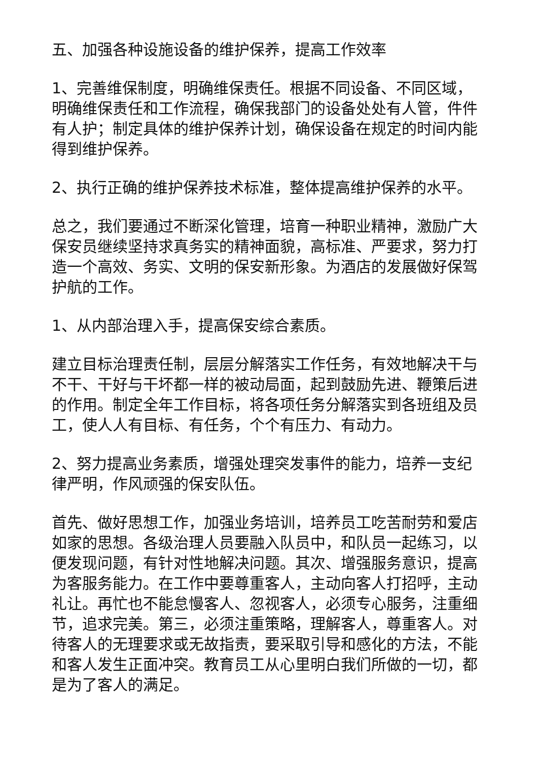五、加强各种设施设备的维护保养，提高工作效率
1、完善维保制度，明确维保责任。根据不同设备、不同区域，明确维保责任和工作流程，确保我部门的设备处处有人管，件件有人护；制定具体的维护保养计划，确保设备在规定的时间内能得到维护保养。
2、执行正确的维护保养技术标准，整体提高维护保养的水平。
总之，我们要通过不断深化管理，培育一种职业精神，激励广大保安员继续坚持求真务实的精神面貌，高标准、严要求，努力打造一个高效、务实、文明的保安新形象。为酒店的发展做好保驾护航的工作。
1、从内部治理入手，提高保安综合素质。
建立目标治理责任制，层层分解落实工作任务，有效地解决干与不干、干好与干坏都一样的被动局面，起到鼓励先进、鞭策后进的作用。制定全年工作目标，将各项任务分解落实到各班组及员工，使人人有目标、有任务，个个有压力、有动力。
2、努力提高业务素质，增强处理突发事件的能力，培养一支纪律严明，作风顽强的保安队伍。
首先、做好思想工作，加强业务培训，培养员工吃苦耐劳和爱店如家的思想。各级治理人员要融入队员中，和队员一起练习，以便发现问题，有针对性地解决问题。其次、增强服务意识，提高为客服务能力。在工作中要尊重客人，主动向客人打招呼，主动礼让。再忙也不能怠慢客人、忽视客人，必须专心服务，注重细节，追求完美。第三，必须注重策略，理解客人，尊重客人。对待客人的无理要求或无故指责，要采取引导和感化的方法，不能和客人发生正面冲突。教育员工从心里明白我们所做的一切，都是为了客人的满足。